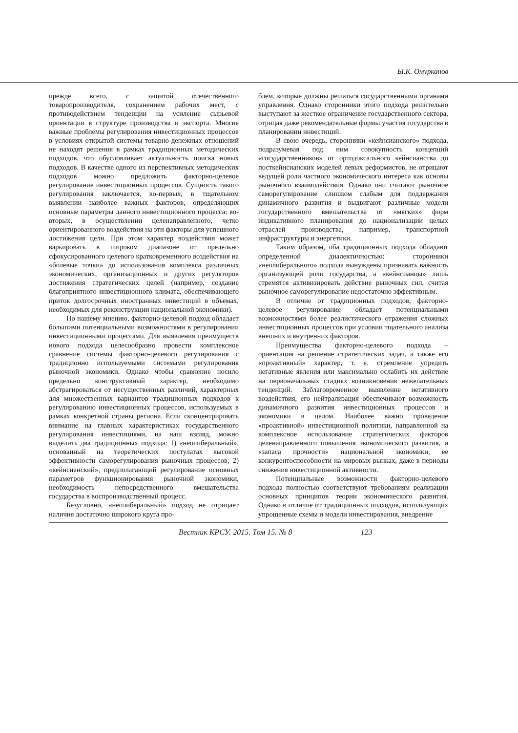Ы.К. Омурканов
прежде всего, с защитой отечественного товаропроизводителя, сохранением рабочих мест, с противодействием тенденции на усиление сырьевой ориентации в структуре производства и экспорта. Многие важные проблемы регулирования инвестиционных процессов в условиях открытой системы товарно-денежных отношений не находят решения в рамках традиционных методических подходов, что обусловливает актуальность поиска новых подходов. В качестве одного из перспективных методических подходов можно предложить факторно-целевое регулирование инвестиционных процессов. Сущность такого регулирования заключается, во-первых, в тщательном выявлении наиболее важных факторов, определяющих основные параметры данного инвестиционного процесса; во-вторых, в осуществлении целенаправленного, четко ориентированного воздействия на эти факторы для успешного достижения цели. При этом характер воздействия может варьировать в широком диапазоне от предельно сфокусированного целевого кратковременного воздействия на «болевые точки» до использования комплекса различных экономических, организационных и других регуляторов достижения стратегических целей (например, создание благоприятного инвестиционного климата, обеспечивающего приток долгосрочных иностранных инвестиций в объемах, необходимых для реконструкции национальной экономики).
По нашему мнению, факторно-целевой подход обладает большими потенциальными возможностями в регулировании инвестиционными процессами. Для выявления преимуществ нового подхода целесообразно провести комплексное сравнение системы факторно-целевого регулирования с традиционно используемыми системами регулирования рыночной экономики. Однако чтобы сравнение носило предельно конструктивный характер, необходимо абстрагироваться от несущественных различий, характерных для множественных вариантов традиционных подходов к регулированию инвестиционных процессов, используемых в рамках конкретной страны региона. Если сконцентрировать внимание на главных характеристиках государственного регулирования инвестициями, на наш взгляд, можно выделить два традиционных подхода: 1) «неолиберальный», основанный на теоретических постулатах высокой эффективности саморегулирования рыночных процессов; 2) «кейнсианский», предполагающий регулирование основных параметров функционирования рыночной экономики, необходимость непосредственного вмешательства государства в воспроизводственный процесс.
Безусловно, «неолиберальный» подход не отрицает наличия достаточно широкого круга про-
блем, которые должны решаться государственными органами управления. Однако сторонники этого подхода решительно выступают за жесткое ограничение государственного сектора, отрицая даже рекомендательные формы участия государства в планировании инвестиций.
В свою очередь, сторонники «кейнсианского» подхода, подразумевая под ним совокупность концепций «государственников» от ортодоксального кейнсианства до посткейнсианских моделей левых реформистов, не отрицают ведущей роли частного экономического интереса как основы рыночного взаимодействия. Однако они считают рыночное саморегулирование слишком слабым для поддержания динамичного развития и выдвигают различные модели государственного вмешательства от «мягких» форм индикативного планирования до национализации целых отраслей производства, например, транспортной инфраструктуры и энергетики.
Таким образом, оба традиционных подхода обладают определенной диалектичностью: сторонники «неолиберального» подхода вынуждены признавать важность организующей роли государства, а «кейнсианцы» лишь стремятся активизировать действие рыночных сил, считая рыночное саморегулирование недостаточно эффективным.
В отличие от традиционных подходов, факторно-целевое регулирование обладает потенциальными возможностями более реалистического отражения сложных инвестиционных процессов при условии тщательного анализа внешних и внутренних факторов.
Преимущества факторно-целевого подхода – ориентация на решение стратегических задач, а также его «проактивный» характер, т. е. стремление упредить негативные явления или максимально ослабить их действие на первоначальных стадиях возникновения нежелательных тенденций. Заблаговременное выявление негативного воздействия, его нейтрализация обеспечивают возможность динамичного развития инвестиционных процессов и экономики в целом. Наиболее важно проведение «проактивной» инвестиционной политики, направленной на комплексное использование стратегических факторов целенаправленного повышения экономического развития, и «запаса прочности» национальной экономики, ее конкурентоспособности на мировых рынках, даже в периоды снижения инвестиционной активности.
Потенциальные возможности факторно-целевого подхода полностью соответствуют требованиям реализации основных принципов теории экономического развития. Однако в отличие от традиционных подходов, использующих упрощенные схемы и модели инвестирования, внедрение
Вестник КРСУ. 2015. Том 15. № 8 123